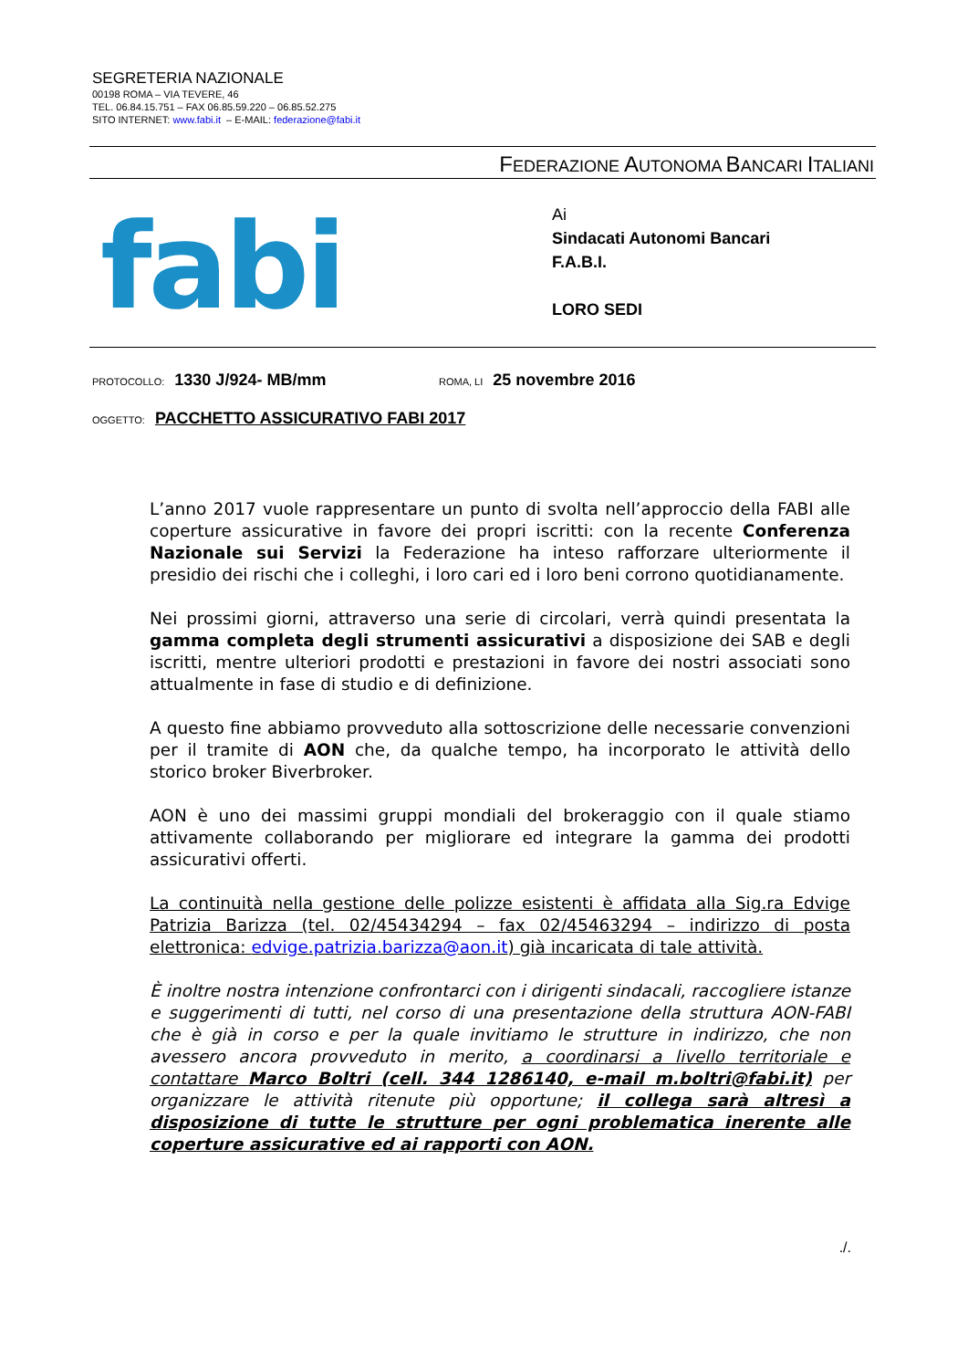SEGRETERIA NAZIONALE
00198 ROMA – VIA TEVERE, 46
TEL. 06.84.15.751 – FAX 06.85.59.220 – 06.85.52.275
SITO INTERNET: www.fabi.it – E-MAIL: federazione@fabi.it
FEDERAZIONE AUTONOMA BANCARI ITALIANI
fabi
Ai
Sindacati Autonomi Bancari
F.A.B.I.
LORO SEDI
PROTOCOLLO: 1330 J/924- MB/mm
ROMA, LI 25 novembre 2016
OGGETTO: PACCHETTO ASSICURATIVO FABI 2017
L’anno 2017 vuole rappresentare un punto di svolta nell’approccio della FABI alle coperture assicurative in favore dei propri iscritti: con la recente Conferenza Nazionale sui Servizi la Federazione ha inteso rafforzare ulteriormente il presidio dei rischi che i colleghi, i loro cari ed i loro beni corrono quotidianamente.
Nei prossimi giorni, attraverso una serie di circolari, verrà quindi presentata la gamma completa degli strumenti assicurativi a disposizione dei SAB e degli iscritti, mentre ulteriori prodotti e prestazioni in favore dei nostri associati sono attualmente in fase di studio e di definizione.
A questo fine abbiamo provveduto alla sottoscrizione delle necessarie convenzioni per il tramite di AON che, da qualche tempo, ha incorporato le attività dello storico broker Biverbroker.
AON è uno dei massimi gruppi mondiali del brokeraggio con il quale stiamo attivamente collaborando per migliorare ed integrare la gamma dei prodotti assicurativi offerti.
La continuità nella gestione delle polizze esistenti è affidata alla Sig.ra Edvige Patrizia Barizza (tel. 02/45434294 – fax 02/45463294 – indirizzo di posta elettronica: edvige.patrizia.barizza@aon.it) già incaricata di tale attività.
È inoltre nostra intenzione confrontarci con i dirigenti sindacali, raccogliere istanze e suggerimenti di tutti, nel corso di una presentazione della struttura AON-FABI che è già in corso e per la quale invitiamo le strutture in indirizzo, che non avessero ancora provveduto in merito, a coordinarsi a livello territoriale e contattare Marco Boltri (cell. 344 1286140, e-mail m.boltri@fabi.it) per organizzare le attività ritenute più opportune; il collega sarà altresì a disposizione di tutte le strutture per ogni problematica inerente alle coperture assicurative ed ai rapporti con AON.
./.